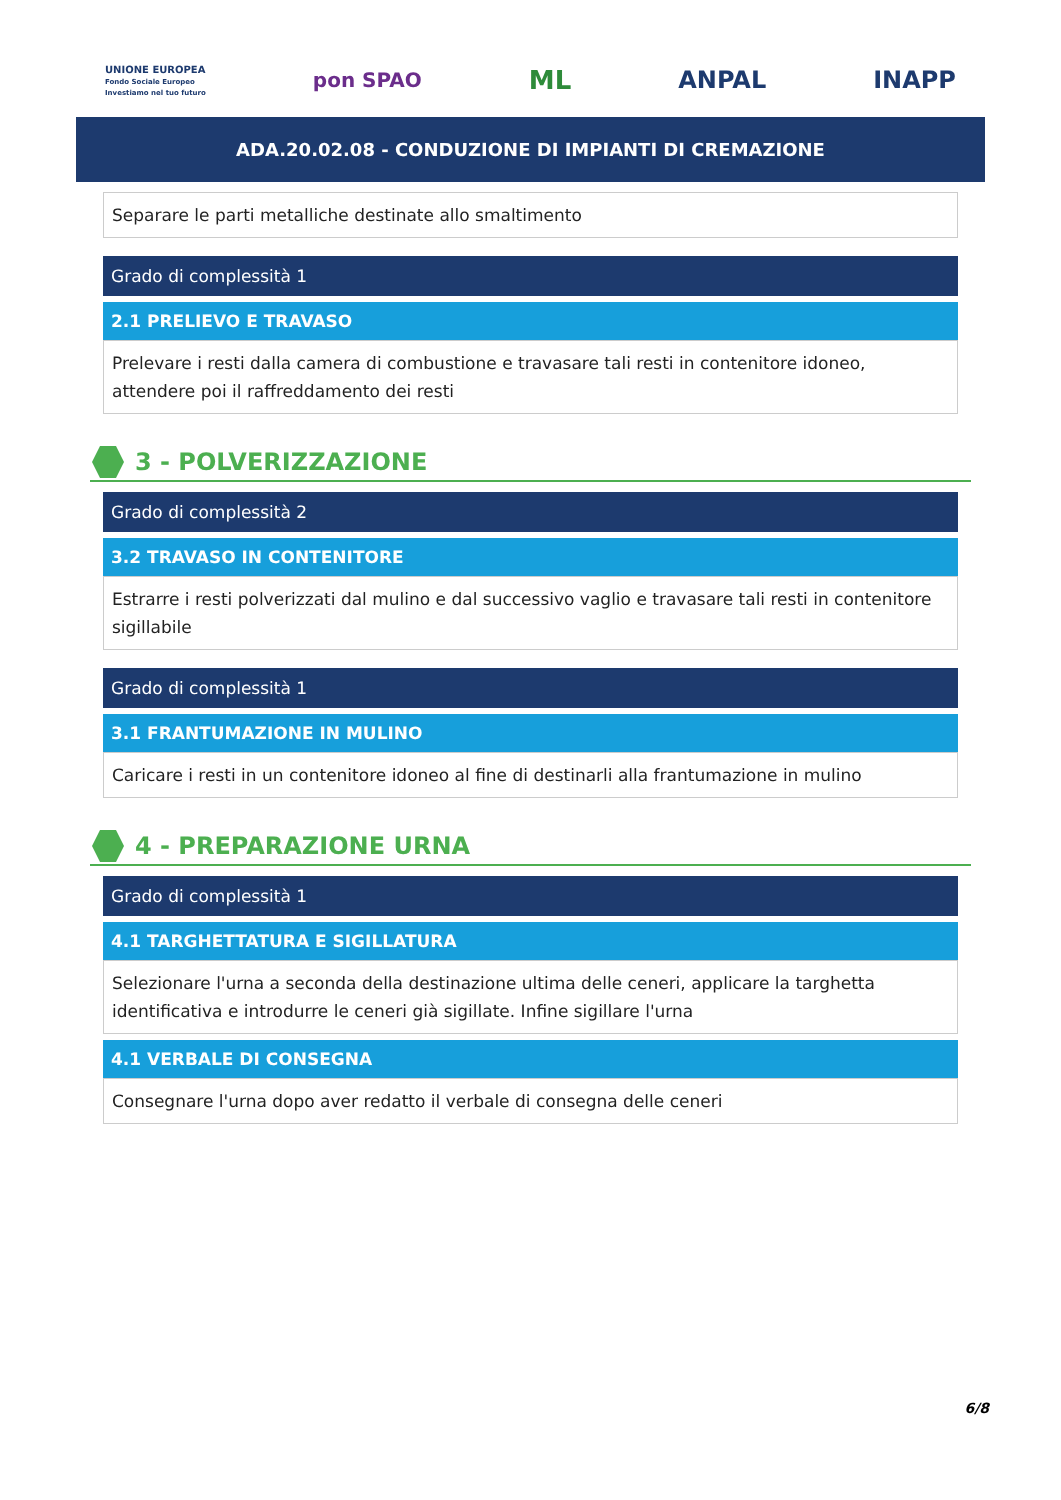UNIONE EUROPEA
Fondo Sociale Europeo
Investiamo nel tuo futuro
pon SPAO
ML ANPAL INAPP
ADA.20.02.08 - CONDUZIONE DI IMPIANTI DI CREMAZIONE
Separare le parti metalliche destinate allo smaltimento
Grado di complessità 1
2.1 PRELIEVO E TRAVASO
Prelevare i resti dalla camera di combustione e travasare tali resti in contenitore idoneo, attendere poi il raffreddamento dei resti
3 - POLVERIZZAZIONE
Grado di complessità 2
3.2 TRAVASO IN CONTENITORE
Estrarre i resti polverizzati dal mulino e dal successivo vaglio e travasare tali resti in contenitore sigillabile
Grado di complessità 1
3.1 FRANTUMAZIONE IN MULINO
Caricare i resti in un contenitore idoneo al fine di destinarli alla frantumazione in mulino
4 - PREPARAZIONE URNA
Grado di complessità 1
4.1 TARGHETTATURA E SIGILLATURA
Selezionare l'urna a seconda della destinazione ultima delle ceneri, applicare la targhetta identificativa e introdurre le ceneri già sigillate. Infine sigillare l'urna
4.1 VERBALE DI CONSEGNA
Consegnare l'urna dopo aver redatto il verbale di consegna delle ceneri
6/8